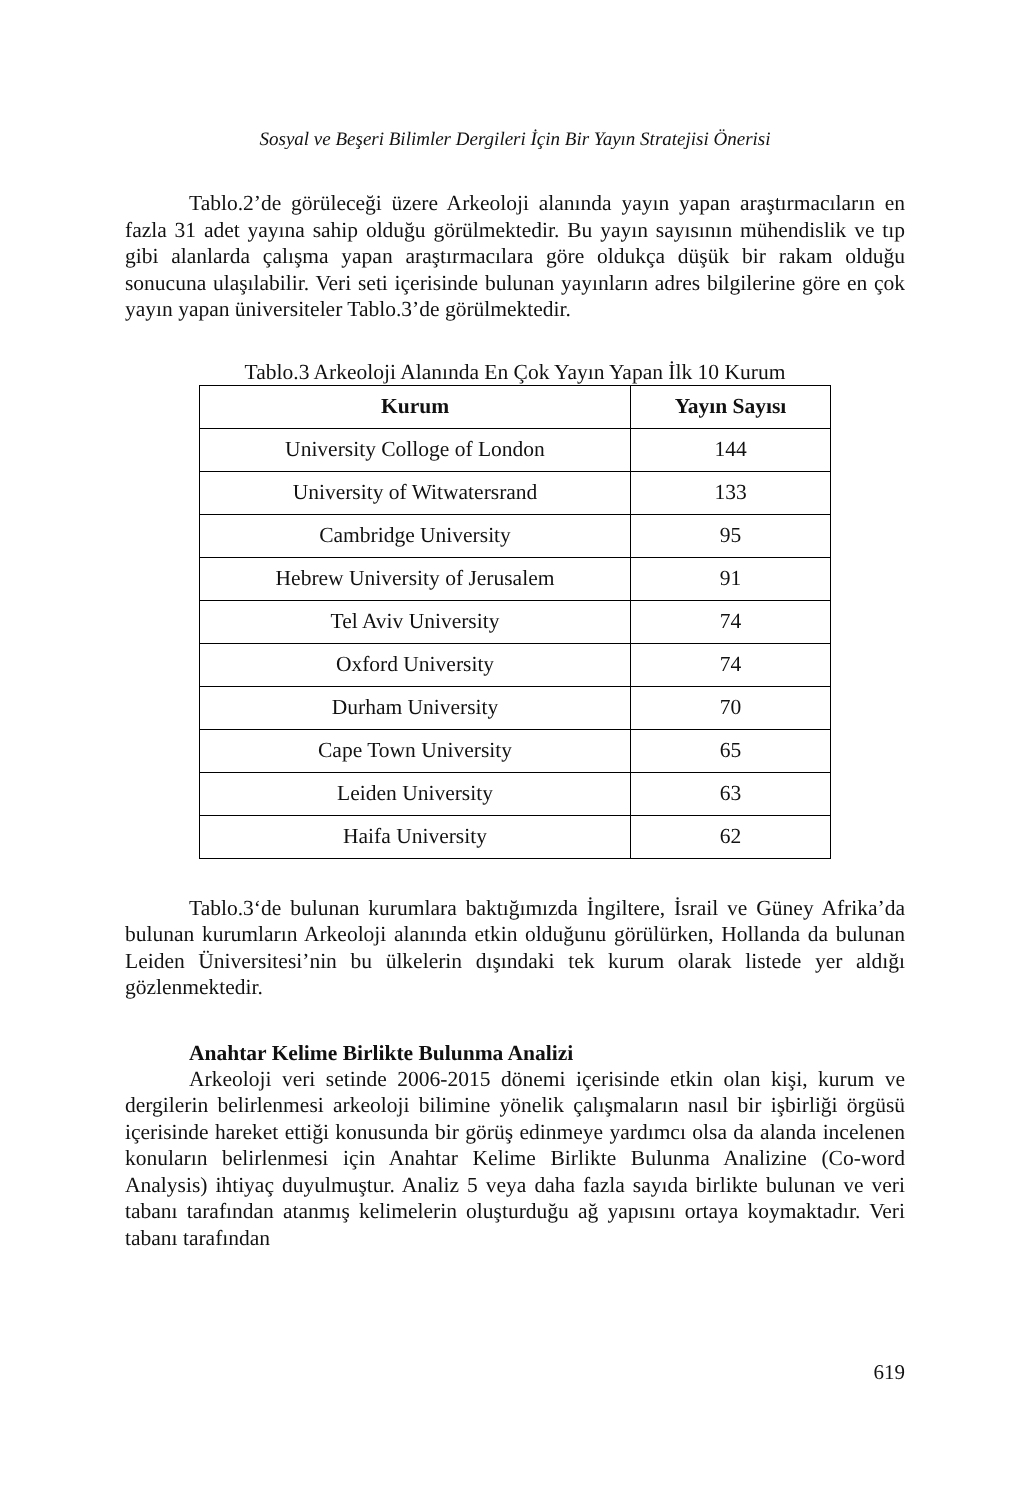Sosyal ve Beşeri Bilimler Dergileri İçin Bir Yayın Stratejisi Önerisi
Tablo.2’de görüleceği üzere Arkeoloji alanında yayın yapan araştırmacıların en fazla 31 adet yayına sahip olduğu görülmektedir. Bu yayın sayısının mühendislik ve tıp gibi alanlarda çalışma yapan araştırmacılara göre oldukça düşük bir rakam olduğu sonucuna ulaşılabilir. Veri seti içerisinde bulunan yayınların adres bilgilerine göre en çok yayın yapan üniversiteler Tablo.3’de görülmektedir.
Tablo.3 Arkeoloji Alanında En Çok Yayın Yapan İlk 10 Kurum
| Kurum | Yayın Sayısı |
| --- | --- |
| University Colloge of London | 144 |
| University of Witwatersrand | 133 |
| Cambridge University | 95 |
| Hebrew University of Jerusalem | 91 |
| Tel Aviv University | 74 |
| Oxford University | 74 |
| Durham University | 70 |
| Cape Town University | 65 |
| Leiden University | 63 |
| Haifa University | 62 |
Tablo.3‘de bulunan kurumlara baktığımızda İngiltere, İsrail ve Güney Afrika’da bulunan kurumların Arkeoloji alanında etkin olduğunu görülürken, Hollanda da bulunan Leiden Üniversitesi’nin bu ülkelerin dışındaki tek kurum olarak listede yer aldığı gözlenmektedir.
Anahtar Kelime Birlikte Bulunma Analizi
Arkeoloji veri setinde 2006-2015 dönemi içerisinde etkin olan kişi, kurum ve dergilerin belirlenmesi arkeoloji bilimine yönelik çalışmaların nasıl bir işbirliği örgüsü içerisinde hareket ettiği konusunda bir görüş edinmeye yardımcı olsa da alanda incelenen konuların belirlenmesi için Anahtar Kelime Birlikte Bulunma Analizine (Co-word Analysis) ihtiyaç duyulmuştur. Analiz 5 veya daha fazla sayıda birlikte bulunan ve veri tabanı tarafından atanmış kelimelerin oluşturduğu ağ yapısını ortaya koymaktadır. Veri tabanı tarafından
619